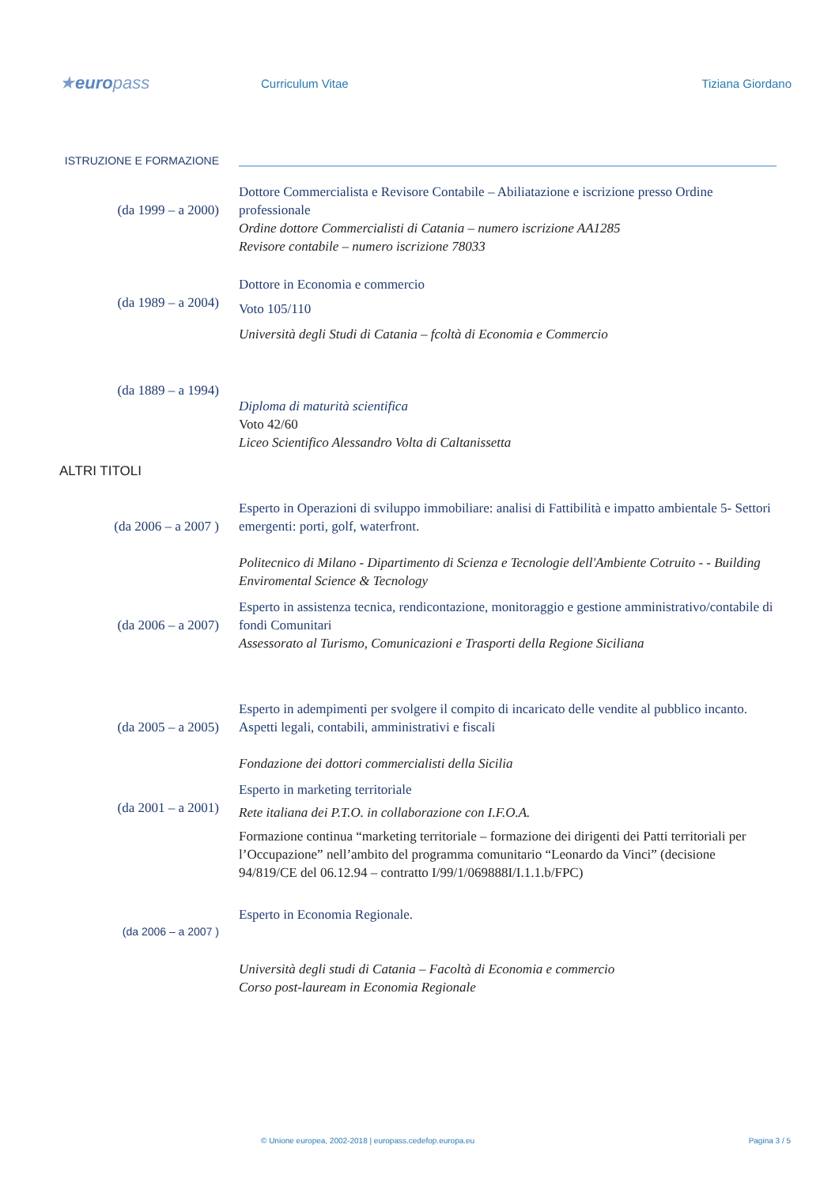★europass
Curriculum Vitae Tiziana Giordano
ISTRUZIONE E FORMAZIONE
(da 1999 – a 2000)
Dottore Commercialista e Revisore Contabile – Abiliatazione e iscrizione presso Ordine professionale
Ordine dottore Commercialisti di Catania – numero iscrizione AA1285
Revisore contabile – numero iscrizione 78033
(da 1989 – a 2004)
Dottore in Economia e commercio
Voto 105/110
Università degli Studi di Catania – fcoltà di Economia e Commercio
(da 1889 – a 1994)
Diploma di maturità scientifica
Voto 42/60
Liceo Scientifico Alessandro Volta di Caltanissetta
ALTRI TITOLI
(da 2006 – a 2007 )
Esperto in Operazioni di sviluppo immobiliare: analisi di Fattibilità e impatto ambientale 5- Settori emergenti: porti, golf, waterfront.
Politecnico di Milano - Dipartimento di Scienza e Tecnologie dell'Ambiente Cotruito - - Building Enviromental Science & Tecnology
(da 2006 – a 2007)
Esperto in assistenza tecnica, rendicontazione, monitoraggio e gestione amministrativo/contabile di fondi Comunitari
Assessorato al Turismo, Comunicazioni e Trasporti della Regione Siciliana
(da 2005 – a 2005)
Esperto in adempimenti per svolgere il compito di incaricato delle vendite al pubblico incanto. Aspetti legali, contabili, amministrativi e fiscali
Fondazione dei dottori commercialisti della Sicilia
(da 2001 – a 2001)
Esperto in marketing territoriale
Rete italiana dei P.T.O. in collaborazione con I.F.O.A.
Formazione continua “marketing territoriale – formazione dei dirigenti dei Patti territoriali per l’Occupazione” nell’ambito del programma comunitario “Leonardo da Vinci” (decisione 94/819/CE del 06.12.94 – contratto I/99/1/069888I/I.1.1.b/FPC)
(da 2006 – a 2007 )
Esperto in Economia Regionale.
Università degli studi di Catania – Facoltà di Economia e commercio
Corso post-lauream in Economia Regionale
© Unione europea, 2002-2018 | europass.cedefop.europa.eu Pagina 3 / 5